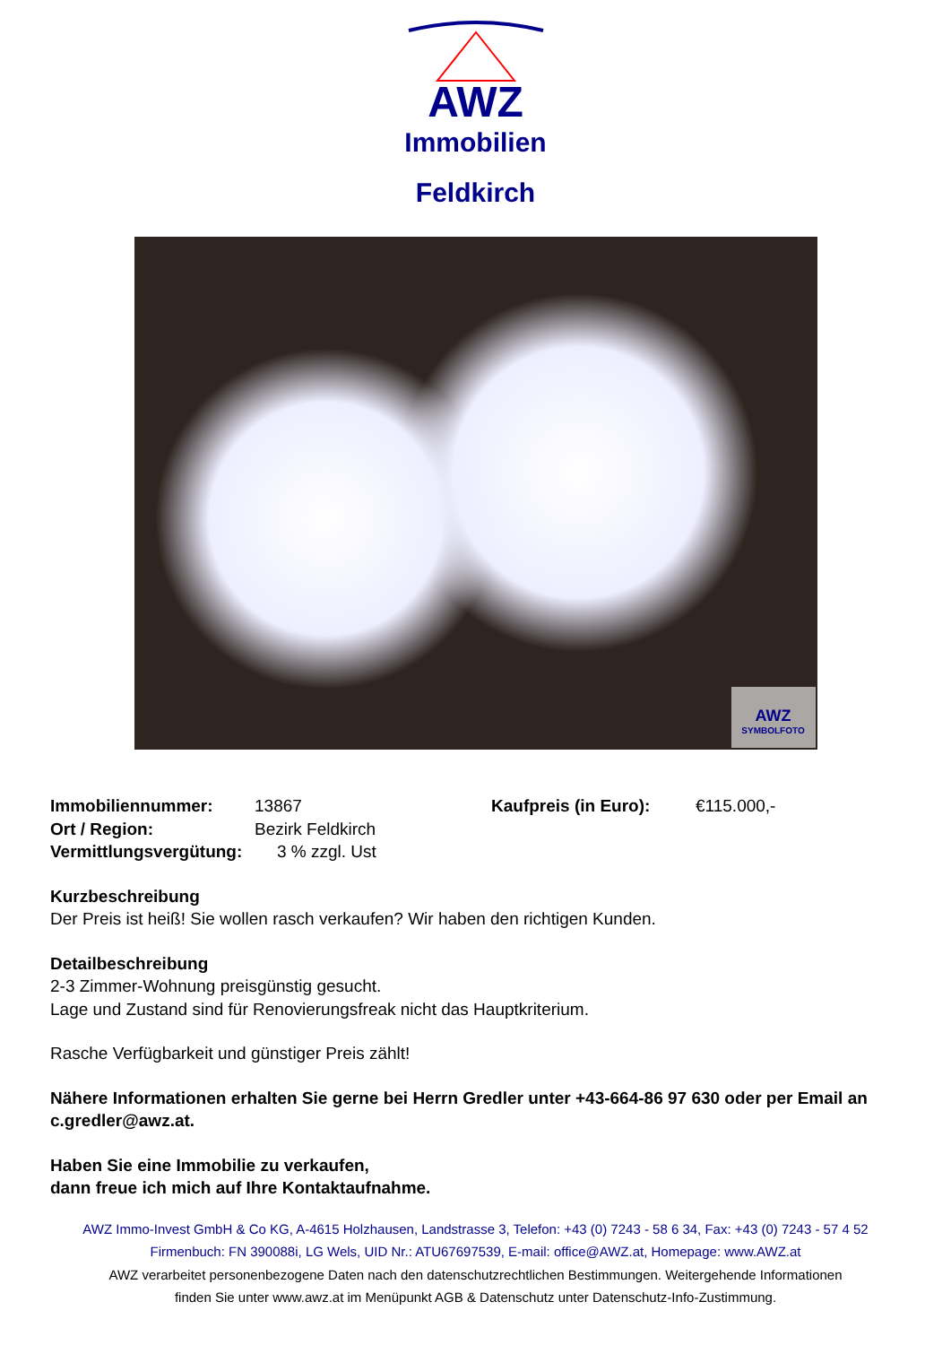AWZ
Immobilien
Feldkirch
AWZ
SYMBOLFOTO
Immobiliennummer: 13867 Kaufpreis (in Euro): €115.000,-
Ort / Region: Bezirk Feldkirch
Vermittlungsvergütung: 3 % zzgl. Ust
Kurzbeschreibung
Der Preis ist heiß! Sie wollen rasch verkaufen? Wir haben den richtigen Kunden.
Detailbeschreibung
2-3 Zimmer-Wohnung preisgünstig gesucht.
Lage und Zustand sind für Renovierungsfreak nicht das Hauptkriterium.
Rasche Verfügbarkeit und günstiger Preis zählt!
Nähere Informationen erhalten Sie gerne bei Herrn Gredler unter +43-664-86 97 630 oder per Email an c.gredler@awz.at.
Haben Sie eine Immobilie zu verkaufen,
dann freue ich mich auf Ihre Kontaktaufnahme.
AWZ Immo-Invest GmbH & Co KG, A-4615 Holzhausen, Landstrasse 3, Telefon: +43 (0) 7243 - 58 6 34, Fax: +43 (0) 7243 - 57 4 52
Firmenbuch: FN 390088i, LG Wels, UID Nr.: ATU67697539, E-mail: office@AWZ.at, Homepage: www.AWZ.at
AWZ verarbeitet personenbezogene Daten nach den datenschutzrechtlichen Bestimmungen. Weitergehende Informationen
finden Sie unter www.awz.at im Menüpunkt AGB & Datenschutz unter Datenschutz-Info-Zustimmung.